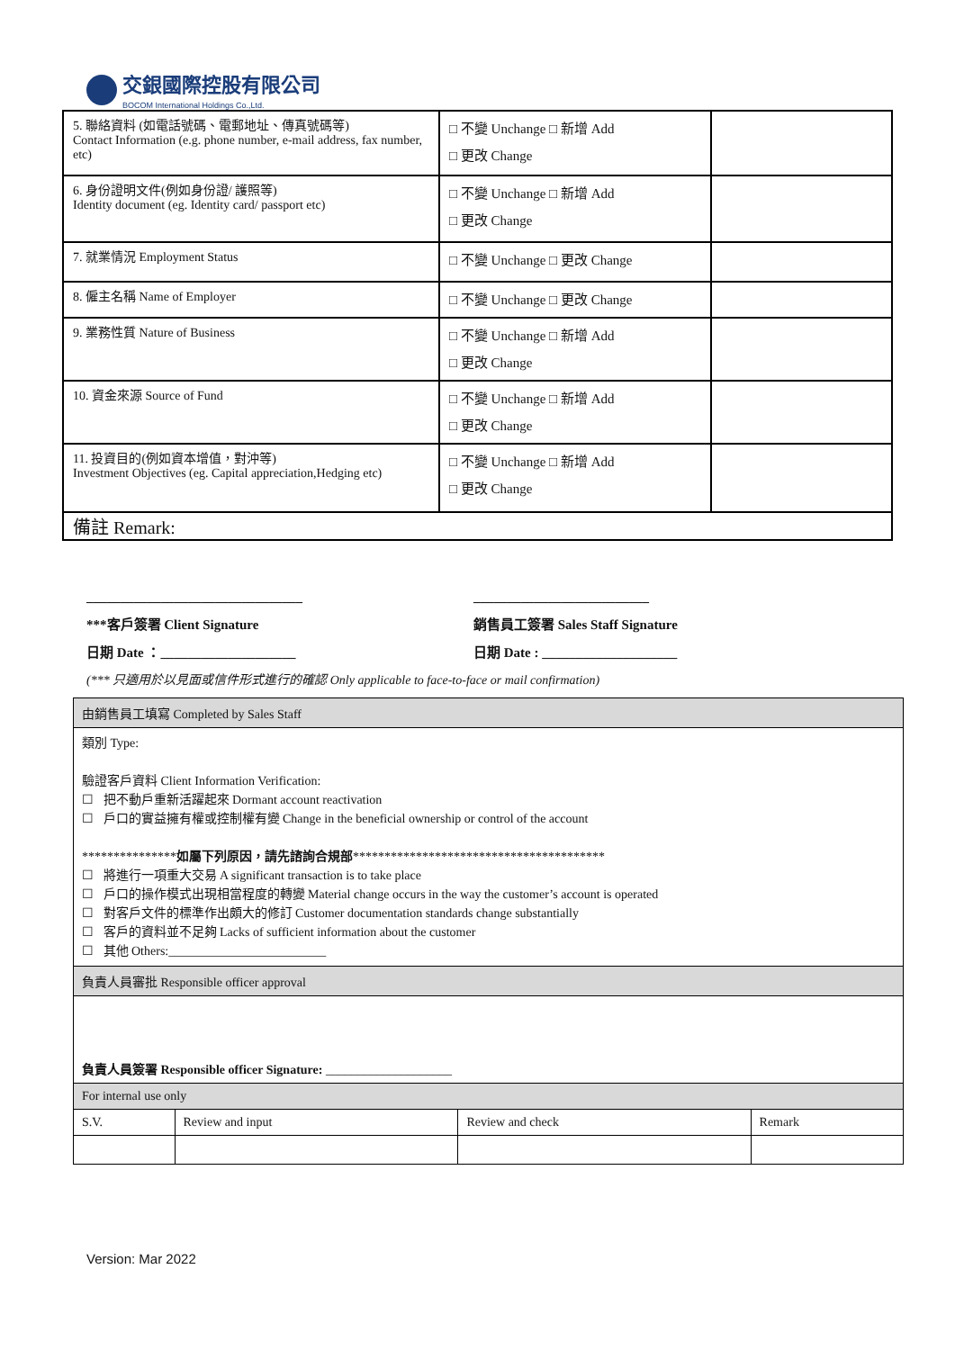交銀國際控股有限公司
BOCOM International Holdings Co.,Ltd.
| 5. 聯絡資料 (如電話號碼、電郵地址、傳真號碼等) Contact Information (e.g. phone number, e-mail address, fax number, etc) | □ 不變 Unchange □ 新增 Add □ 更改 Change | |
| 6. 身份證明文件(例如身份證/ 護照等) Identity document (eg. Identity card/ passport etc) | □ 不變 Unchange □ 新增 Add □ 更改 Change | |
| 7. 就業情況 Employment Status | □ 不變 Unchange □ 更改 Change | |
| 8. 僱主名稱 Name of Employer | □ 不變 Unchange □ 更改 Change | |
| 9. 業務性質 Nature of Business | □ 不變 Unchange □ 新增 Add □ 更改 Change | |
| 10. 資金來源 Source of Fund | □ 不變 Unchange □ 新增 Add □ 更改 Change | |
| 11. 投資目的(例如資本增值，對沖等) Investment Objectives (eg. Capital appreciation,Hedging etc) | □ 不變 Unchange □ 新增 Add □ 更改 Change | |
| 備註 Remark: | | |
________________________________ __________________________
***客戶簽署 Client Signature 銷售員工簽署 Sales Staff Signature
日期 Date ：____________________ 日期 Date : ____________________
(*** 只適用於以見面或信件形式進行的確認 Only applicable to face-to-face or mail confirmation)
| 由銷售員工填寫 Completed by Sales Staff | | | |
| 類別 Type: 驗證客戶資料 Client Information Verification: ☐ 把不動戶重新活躍起來 Dormant account reactivation ☐ 戶口的實益擁有權或控制權有變 Change in the beneficial ownership or control of the account *************** 如屬下列原因，請先諮詢合規部 **************************************** ☐ 將進行一項重大交易 A significant transaction is to take place ☐ 戶口的操作模式出現相當程度的轉變 Material change occurs in the way the customer’s account is operated ☐ 對客戶文件的標準作出頗大的修訂 Customer documentation standards change substantially ☐ 客戶的資料並不足夠 Lacks of sufficient information about the customer ☐ 其他 Others:_________________________ | | | |
| 負責人員審批 Responsible officer approval | | | |
| 負責人員簽署 Responsible officer Signature: ____________________ | | | |
| For internal use only | | | |
| S.V. | Review and input | Review and check | Remark |
Version: Mar 2022